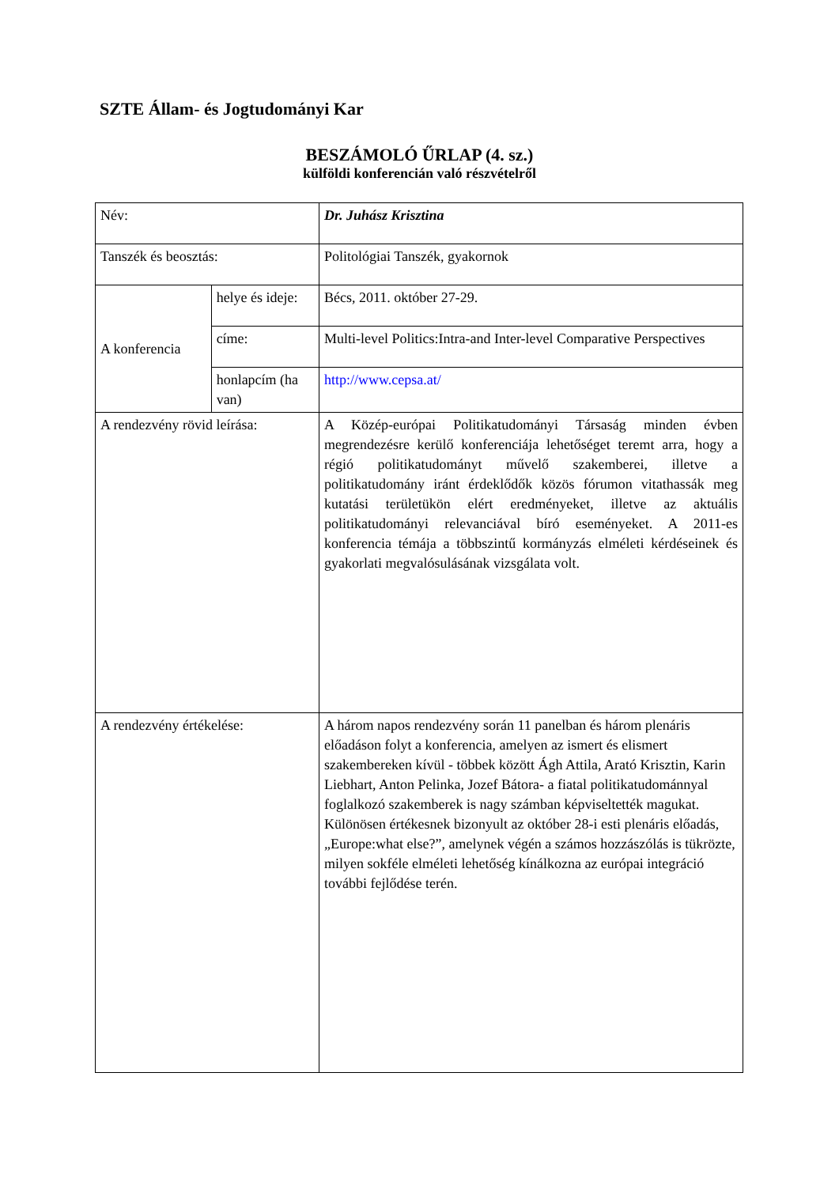SZTE Állam- és Jogtudományi Kar
BESZÁMOLÓ ŰRLAP (4. sz.)
külföldi konferencián való részvételről
| Név: | | Dr. Juhász Krisztina |
| Tanszék és beosztás: | | Politológiai Tanszék, gyakornok |
| A konferencia | helye és ideje: | Bécs, 2011. október 27-29. |
| | címe: | Multi-level Politics:Intra-and Inter-level Comparative Perspectives |
| | honlapcím (ha van) | http://www.cepsa.at/ |
| A rendezvény rövid leírása: | | A Közép-európai Politikatudományi Társaság minden évben megrendezésre kerülő konferenciája lehetőséget teremt arra, hogy a régió politikatudományt művelő szakemberei, illetve a politikatudomány iránt érdeklődők közös fórumon vitathassák meg kutatási területükön elért eredményeket, illetve az aktuális politikatudományi relevanciával bíró eseményeket. A 2011-es konferencia témája a többszintű kormányzás elméleti kérdéseinek és gyakorlati megvalósulásának vizsgálata volt. |
| A rendezvény értékelése: | | A három napos rendezvény során 11 panelban és három plenáris előadáson folyt a konferencia, amelyen az ismert és elismert szakembereken kívül - többek között Ágh Attila, Arató Krisztin, Karin Liebhart, Anton Pelinka, Jozef Bátora- a fiatal politikatudománnyal foglalkozó szakemberek is nagy számban képviseltették magukat. Különösen értékesnek bizonyult az október 28-i esti plenáris előadás, „Europe:what else?”, amelynek végén a számos hozzászólás is tükrözte, milyen sokféle elméleti lehetőség kínálkozna az európai integráció további fejlődése terén. |